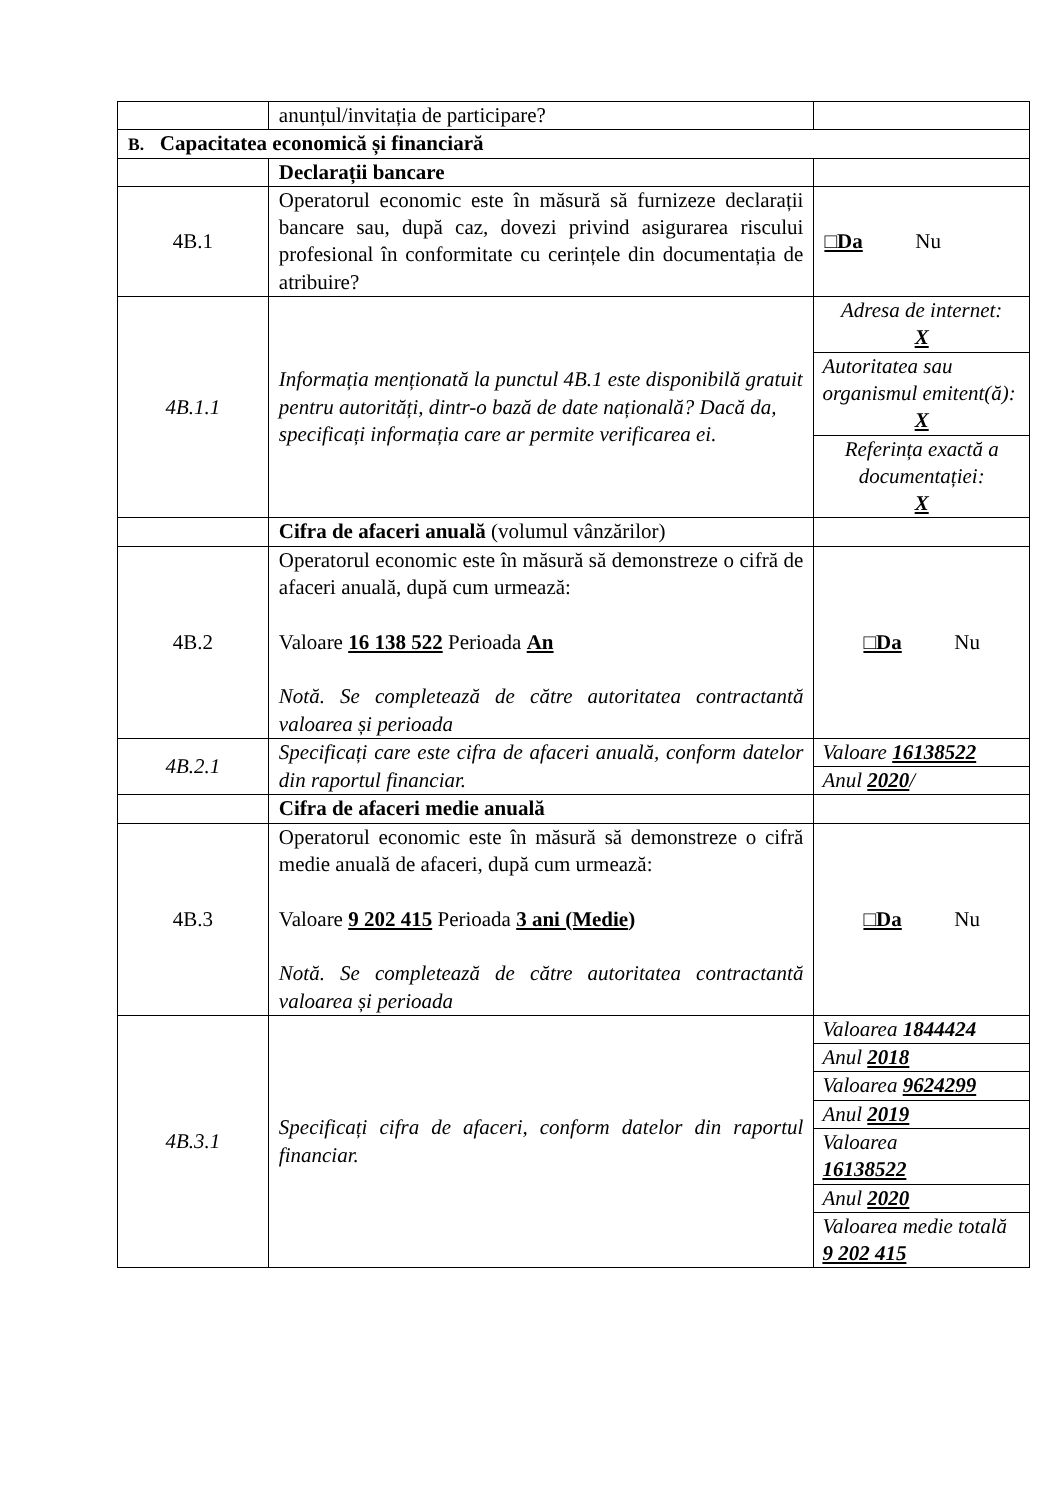| | anunțul/invitația de participare? | |
| B. Capacitatea economică și financiară | | |
| | Declarații bancare | |
| 4B.1 | Operatorul economic este în măsură să furnizeze declarații bancare sau, după caz, dovezi privind asigurarea riscului profesional în conformitate cu cerințele din documentația de atribuire? | □Da Nu |
| 4B.1.1 | Informația menționată la punctul 4B.1 este disponibilă gratuit pentru autorități, dintr-o bază de date națională? Dacă da, specificați informația care ar permite verificarea ei. | / Adresa de internet: X / / Autoritatea sau organismul emitent(ă): X / / Referința exactă a documentației: X / |
| | Cifra de afaceri anuală (volumul vânzărilor) | |
| 4B.2 | Operatorul economic este în măsură să demonstreze o cifră de afaceri anuală, după cum urmează: Valoare 16 138 522 Perioada An Notă. Se completează de către autoritatea contractantă valoarea și perioada | □Da Nu |
| 4B.2.1 | Specificați care este cifra de afaceri anuală, conform datelor din raportul financiar. | / Valoare 16138522 / / Anul 2020 / / |
| | Cifra de afaceri medie anuală | |
| 4B.3 | Operatorul economic este în măsură să demonstreze o cifră medie anuală de afaceri, după cum urmează: Valoare 9 202 415 Perioada 3 ani (Medie ) Notă. Se completează de către autoritatea contractantă valoarea și perioada | □Da Nu |
| 4B.3.1 | Specificați cifra de afaceri, conform datelor din raportul financiar. | / Valoarea 1844424 / / Anul 2018 / / Valoarea 9624299 / / Anul 2019 / / Valoarea 16138522 / / Anul 2020 / / Valoarea medie totală 9 202 415 / |